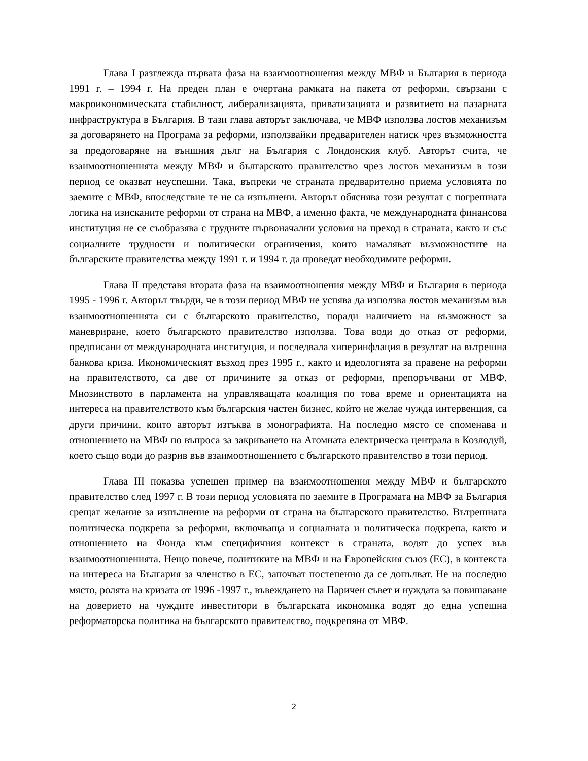Глава I разглежда първата фаза на взаимоотношения между МВФ и България в периода 1991 г. – 1994 г. На преден план е очертана рамката на пакета от реформи, свързани с макроикономическата стабилност, либерализацията, приватизацията и развитието на пазарната инфраструктура в България. В тази глава авторът заключава, че МВФ използва лостов механизъм за договарянето на Програма за реформи, използвайки предварителен натиск чрез възможността за предоговаряне на външния дълг на България с Лондонския клуб. Авторът счита, че взаимоотношенията между МВФ и българското правителство чрез лостов механизъм в този период се оказват неуспешни. Така, въпреки че страната предварително приема условията по заемите с МВФ, впоследствие те не са изпълнени. Авторът обяснява този резултат с погрешната логика на изисканите реформи от страна на МВФ, а именно факта, че международната финансова институция не се съобразява с трудните първоначални условия на преход в страната, както и със социалните трудности и политически ограничения, които намаляват възможностите на българските правителства между 1991 г. и 1994 г. да проведат необходимите реформи.
Глава II представя втората фаза на взаимоотношения между МВФ и България в периода 1995 - 1996 г. Авторът твърди, че в този период МВФ не успява да използва лостов механизъм във взаимоотношенията си с българското правителство, поради наличието на възможност за маневриране, което българското правителство използва. Това води до отказ от реформи, предписани от международната институция, и последвала хиперинфлация в резултат на вътрешна банкова криза. Икономическият възход през 1995 г., както и идеологията за правене на реформи на правителството, са две от причините за отказ от реформи, препоръчвани от МВФ. Мнозинството в парламента на управляващата коалиция по това време и ориентацията на интереса на правителството към българския частен бизнес, който не желае чужда интервенция, са други причини, които авторът изтъква в монографията. На последно място се споменава и отношението на МВФ по въпроса за закриването на Атомната електрическа централа в Козлодуй, което също води до разрив във взаимоотношението с българското правителство в този период.
Глава III показва успешен пример на взаимоотношения между МВФ и българското правителство след 1997 г. В този период условията по заемите в Програмата на МВФ за България срещат желание за изпълнение на реформи от страна на българското правителство. Вътрешната политическа подкрепа за реформи, включваща и социалната и политическа подкрепа, както и отношението на Фонда към специфичния контекст в страната, водят до успех във взаимоотношенията. Нещо повече, политиките на МВФ и на Европейския съюз (ЕС), в контекста на интереса на България за членство в ЕС, започват постепенно да се допълват. Не на последно място, ролята на кризата от 1996 -1997 г., въвеждането на Паричен съвет и нуждата за повишаване на доверието на чуждите инвеститори в българската икономика водят до една успешна реформаторска политика на българското правителство, подкрепяна от МВФ.
2